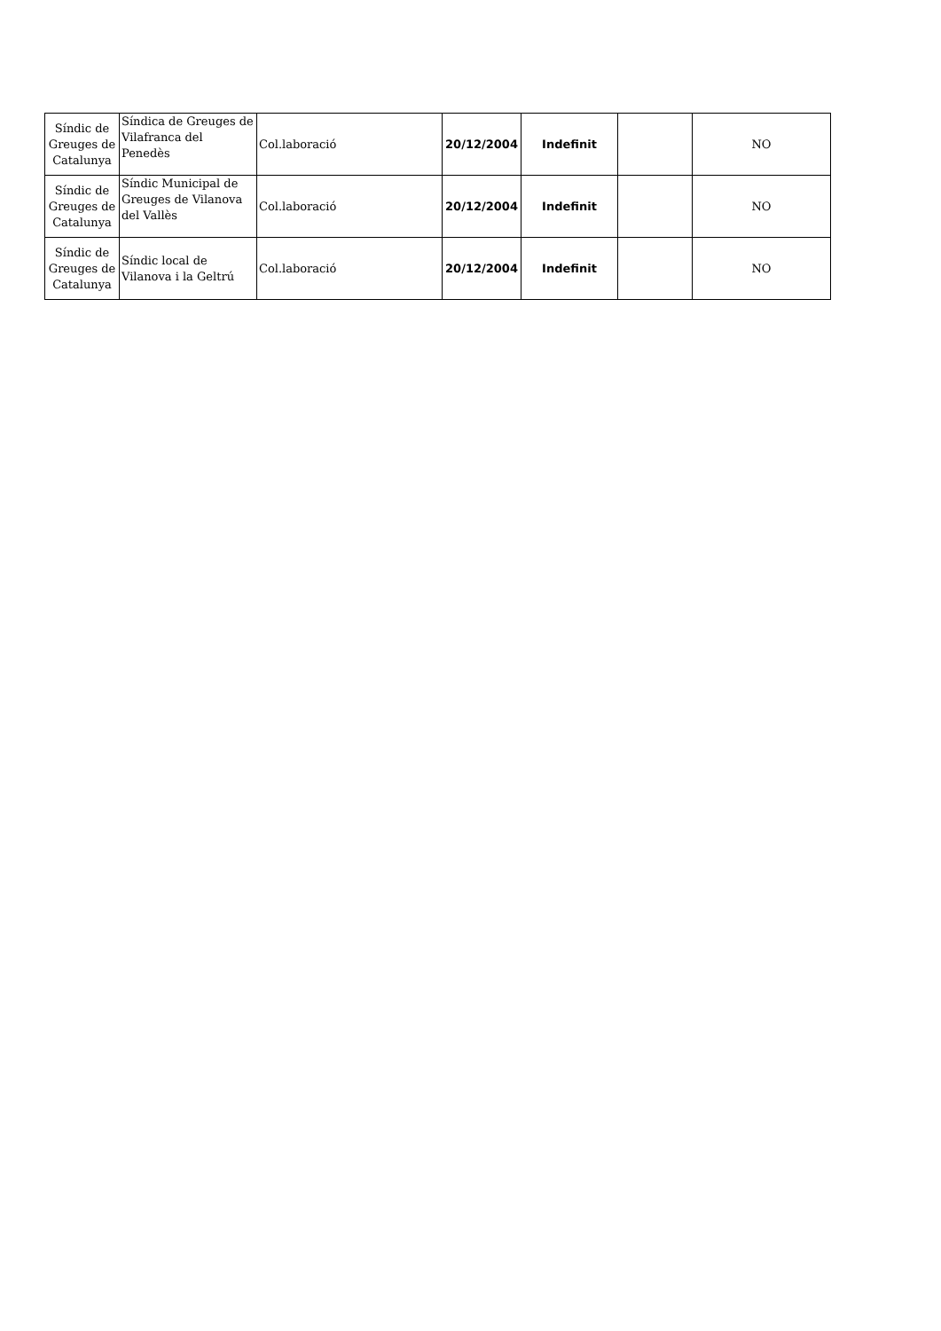| Síndic de Greuges de Catalunya | Síndica de Greuges de Vilafranca del Penedès | Col.laboració | 20/12/2004 | Indefinit | | NO |
| Síndic de Greuges de Catalunya | Síndic Municipal de Greuges de Vilanova del Vallès | Col.laboració | 20/12/2004 | Indefinit | | NO |
| Síndic de Greuges de Catalunya | Síndic local de Vilanova i la Geltrú | Col.laboració | 20/12/2004 | Indefinit | | NO |